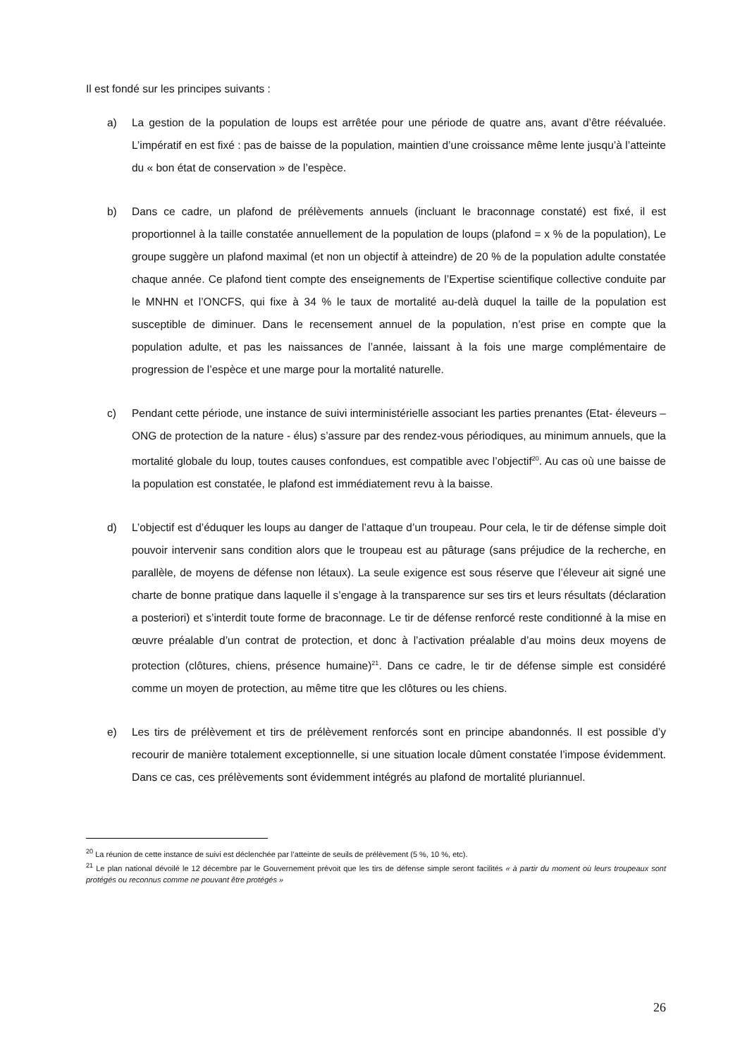Il est fondé sur les principes suivants :
a) La gestion de la population de loups est arrêtée pour une période de quatre ans, avant d’être réévaluée. L’impératif en est fixé : pas de baisse de la population, maintien d’une croissance même lente jusqu’à l’atteinte du « bon état de conservation » de l’espèce.
b) Dans ce cadre, un plafond de prélèvements annuels (incluant le braconnage constaté) est fixé, il est proportionnel à la taille constatée annuellement de la population de loups (plafond = x % de la population), Le groupe suggère un plafond maximal (et non un objectif à atteindre) de 20 % de la population adulte constatée chaque année. Ce plafond tient compte des enseignements de l’Expertise scientifique collective conduite par le MNHN et l’ONCFS, qui fixe à 34 % le taux de mortalité au-delà duquel la taille de la population est susceptible de diminuer. Dans le recensement annuel de la population, n’est prise en compte que la population adulte, et pas les naissances de l’année, laissant à la fois une marge complémentaire de progression de l’espèce et une marge pour la mortalité naturelle.
c) Pendant cette période, une instance de suivi interministérielle associant les parties prenantes (Etat- éleveurs – ONG de protection de la nature - élus) s’assure par des rendez-vous périodiques, au minimum annuels, que la mortalité globale du loup, toutes causes confondues, est compatible avec l’objectif<sup>20</sup>. Au cas où une baisse de la population est constatée, le plafond est immédiatement revu à la baisse.
d) L’objectif est d’éduquer les loups au danger de l’attaque d’un troupeau. Pour cela, le tir de défense simple doit pouvoir intervenir sans condition alors que le troupeau est au pâturage (sans préjudice de la recherche, en parallèle, de moyens de défense non létaux). La seule exigence est sous réserve que l’éleveur ait signé une charte de bonne pratique dans laquelle il s’engage à la transparence sur ses tirs et leurs résultats (déclaration a posteriori) et s’interdit toute forme de braconnage. Le tir de défense renforcé reste conditionné à la mise en œuvre préalable d’un contrat de protection, et donc à l’activation préalable d’au moins deux moyens de protection (clôtures, chiens, présence humaine)<sup>21</sup>. Dans ce cadre, le tir de défense simple est considéré comme un moyen de protection, au même titre que les clôtures ou les chiens.
e) Les tirs de prélèvement et tirs de prélèvement renforcés sont en principe abandonnés. Il est possible d’y recourir de manière totalement exceptionnelle, si une situation locale dûment constatée l’impose évidemment. Dans ce cas, ces prélèvements sont évidemment intégrés au plafond de mortalité pluriannuel.
<sup>20</sup> La réunion de cette instance de suivi est déclenchée par l’atteinte de seuils de prélèvement (5 %, 10 %, etc).
<sup>21</sup> Le plan national dévoilé le 12 décembre par le Gouvernement prévoit que les tirs de défense simple seront facilités « à partir du moment où leurs troupeaux sont protégés ou reconnus comme ne pouvant être protégés »
26